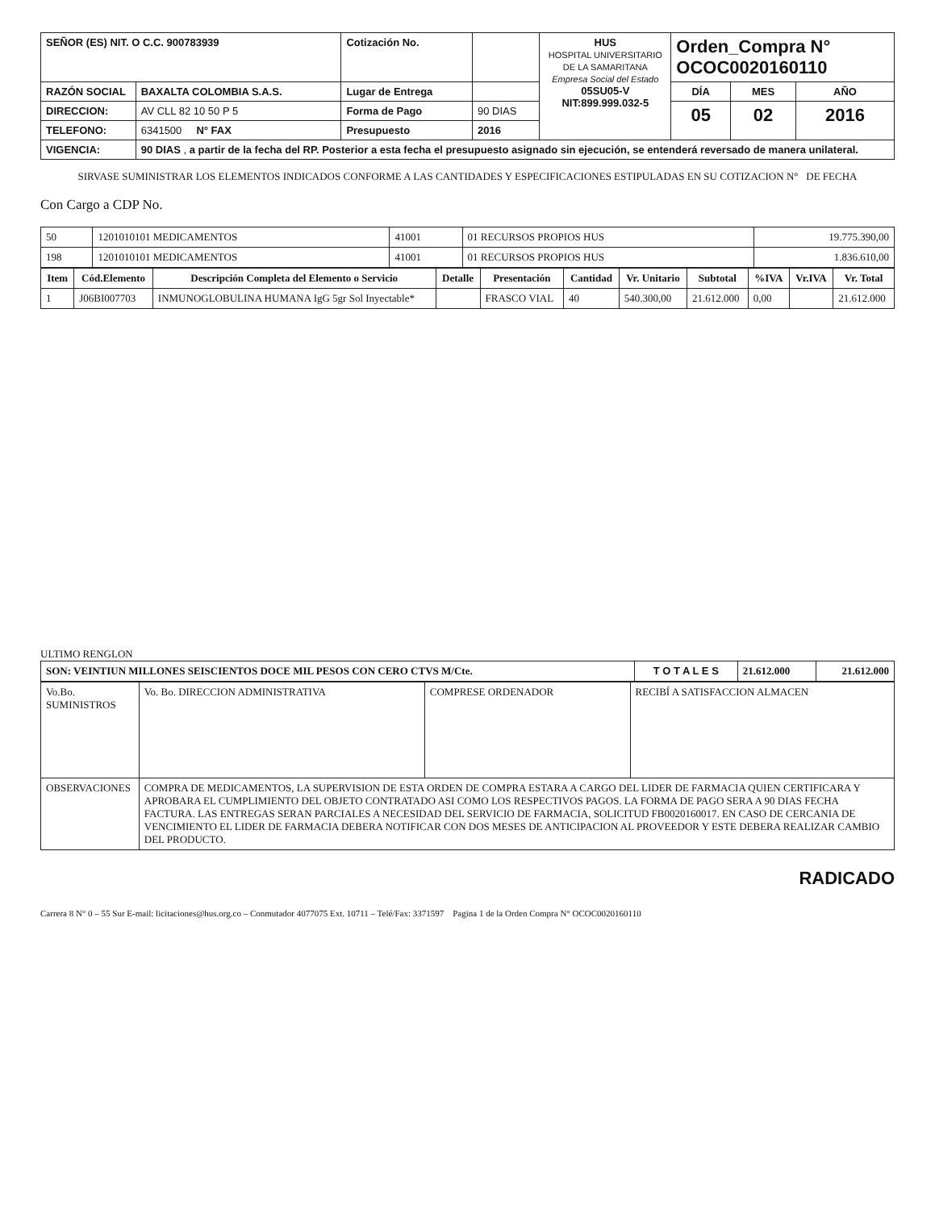| SEÑOR (ES) NIT. O C.C. 900783939 | | Cotización No. | | HUS HOSPITAL UNIVERSITARIO DE LA SAMARITANA Empresa Social del Estado 05SU05-V NIT:899.999.032-5 | Orden_Compra N° OCOC0020160110 | | |
| RAZÓN SOCIAL | BAXALTA COLOMBIA S.A.S. | Lugar de Entrega | | | DÍA | MES | AÑO |
| DIRECCION: | AV CLL 82 10 50 P 5 | Forma de Pago | 90 DIAS | | 05 | 02 | 2016 |
| TELEFONO: | 6341500 N° FAX | Presupuesto | 2016 | | | | |
| VIGENCIA: | 90 DIAS , a partir de la fecha del RP. Posterior a esta fecha el presupuesto asignado sin ejecución, se entenderá reversado de manera unilateral. | | | | | | |
SIRVASE SUMINISTRAR LOS ELEMENTOS INDICADOS CONFORME A LAS CANTIDADES Y ESPECIFICACIONES ESTIPULADAS EN SU COTIZACION N° DE FECHA
Con Cargo a CDP No.
| 50 | 1201010101 MEDICAMENTOS | 41001 | 01 RECURSOS PROPIOS HUS | 19.775.390,00 |
| 198 | 1201010101 MEDICAMENTOS | 41001 | 01 RECURSOS PROPIOS HUS | 1.836.610,00 |
| Item | Cód.Elemento | Descripción Completa del Elemento o Servicio | Detalle | Presentación | Cantidad | Vr. Unitario | Subtotal | %IVA | Vr.IVA | Vr. Total |
| --- | --- | --- | --- | --- | --- | --- | --- | --- | --- | --- |
| 1 | J06BI007703 | INMUNOGLOBULINA HUMANA IgG 5gr Sol Inyectable* | | FRASCO VIAL | 40 | 540.300,00 | 21.612.000 | 0,00 | | 21.612.000 |
ULTIMO RENGLON
| SON: VEINTIUN MILLONES SEISCIENTOS DOCE MIL PESOS CON CERO CTVS M/Cte. | T O T A L E S | 21.612.000 | 21.612.000 |
| Vo.Bo. SUMINISTROS | Vo. Bo. DIRECCION ADMINISTRATIVA | COMPRESE ORDENADOR | RECIBÍ A SATISFACCION ALMACEN |
| OBSERVACIONES | COMPRA DE MEDICAMENTOS, LA SUPERVISION DE ESTA ORDEN DE COMPRA ESTARA A CARGO DEL LIDER DE FARMACIA QUIEN CERTIFICARA Y APROBARA EL CUMPLIMIENTO DEL OBJETO CONTRATADO ASI COMO LOS RESPECTIVOS PAGOS. LA FORMA DE PAGO SERA A 90 DIAS FECHA FACTURA. LAS ENTREGAS SERAN PARCIALES A NECESIDAD DEL SERVICIO DE FARMACIA, SOLICITUD FB0020160017. EN CASO DE CERCANIA DE VENCIMIENTO EL LIDER DE FARMACIA DEBERA NOTIFICAR CON DOS MESES DE ANTICIPACION AL PROVEEDOR Y ESTE DEBERA REALIZAR CAMBIO DEL PRODUCTO. | | |
RADICADO
Carrera 8 N° 0 – 55 Sur E-mail: licitaciones@hus.org.co – Conmutador 4077075 Ext. 10711 – Telé/Fax: 3371597 Pagina 1 de la Orden Compra N° OCOC0020160110